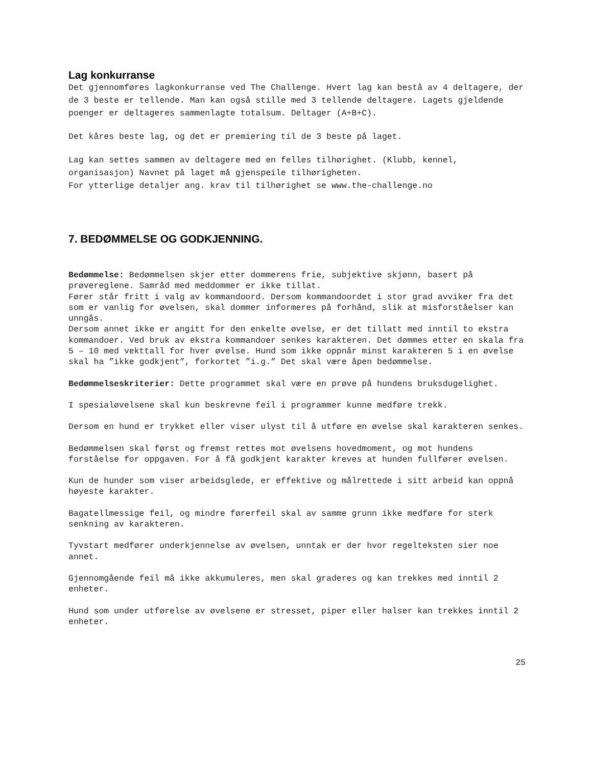Lag konkurranse
Det gjennomføres lagkonkurranse ved The Challenge. Hvert lag kan bestå av 4 deltagere, der de 3 beste er tellende. Man kan også stille med 3 tellende deltagere. Lagets gjeldende poenger er deltageres sammenlagte totalsum. Deltager (A+B+C).
Det kåres beste lag, og det er premiering til de 3 beste på laget.
Lag kan settes sammen av deltagere med en felles tilhørighet. (Klubb, kennel, organisasjon) Navnet på laget må gjenspeile tilhørigheten. For ytterlige detaljer ang. krav til tilhørighet se www.the-challenge.no
7. BEDØMMELSE OG GODKJENNING.
Bedømmelse: Bedømmelsen skjer etter dommerens frie, subjektive skjønn, basert på prøvereglene. Samråd med meddommer er ikke tillat. Fører står fritt i valg av kommandoord. Dersom kommandoordet i stor grad avviker fra det som er vanlig for øvelsen, skal dommer informeres på forhånd, slik at misforståelser kan unngås. Dersom annet ikke er angitt for den enkelte øvelse, er det tillatt med inntil to ekstra kommandoer. Ved bruk av ekstra kommandoer senkes karakteren. Det dømmes etter en skala fra 5 – 10 med vekttall for hver øvelse. Hund som ikke oppnår minst karakteren 5 i en øvelse skal ha ”ikke godkjent”, forkortet ”i.g.” Det skal være åpen bedømmelse.
Bedømmelseskriterier: Dette programmet skal være en prøve på hundens bruksdugelighet.
I spesialøvelsene skal kun beskrevne feil i programmer kunne medføre trekk.
Dersom en hund er trykket eller viser ulyst til å utføre en øvelse skal karakteren senkes.
Bedømmelsen skal først og fremst rettes mot øvelsens hovedmoment, og mot hundens forståelse for oppgaven. For å få godkjent karakter kreves at hunden fullfører øvelsen.
Kun de hunder som viser arbeidsglede, er effektive og målrettede i sitt arbeid kan oppnå høyeste karakter.
Bagatellmessige feil, og mindre førerfeil skal av samme grunn ikke medføre for sterk senkning av karakteren.
Tyvstart medfører underkjennelse av øvelsen, unntak er der hvor regelteksten sier noe annet.
Gjennomgående feil må ikke akkumuleres, men skal graderes og kan trekkes med inntil 2 enheter.
Hund som under utførelse av øvelsene er stresset, piper eller halser kan trekkes inntil 2 enheter.
25